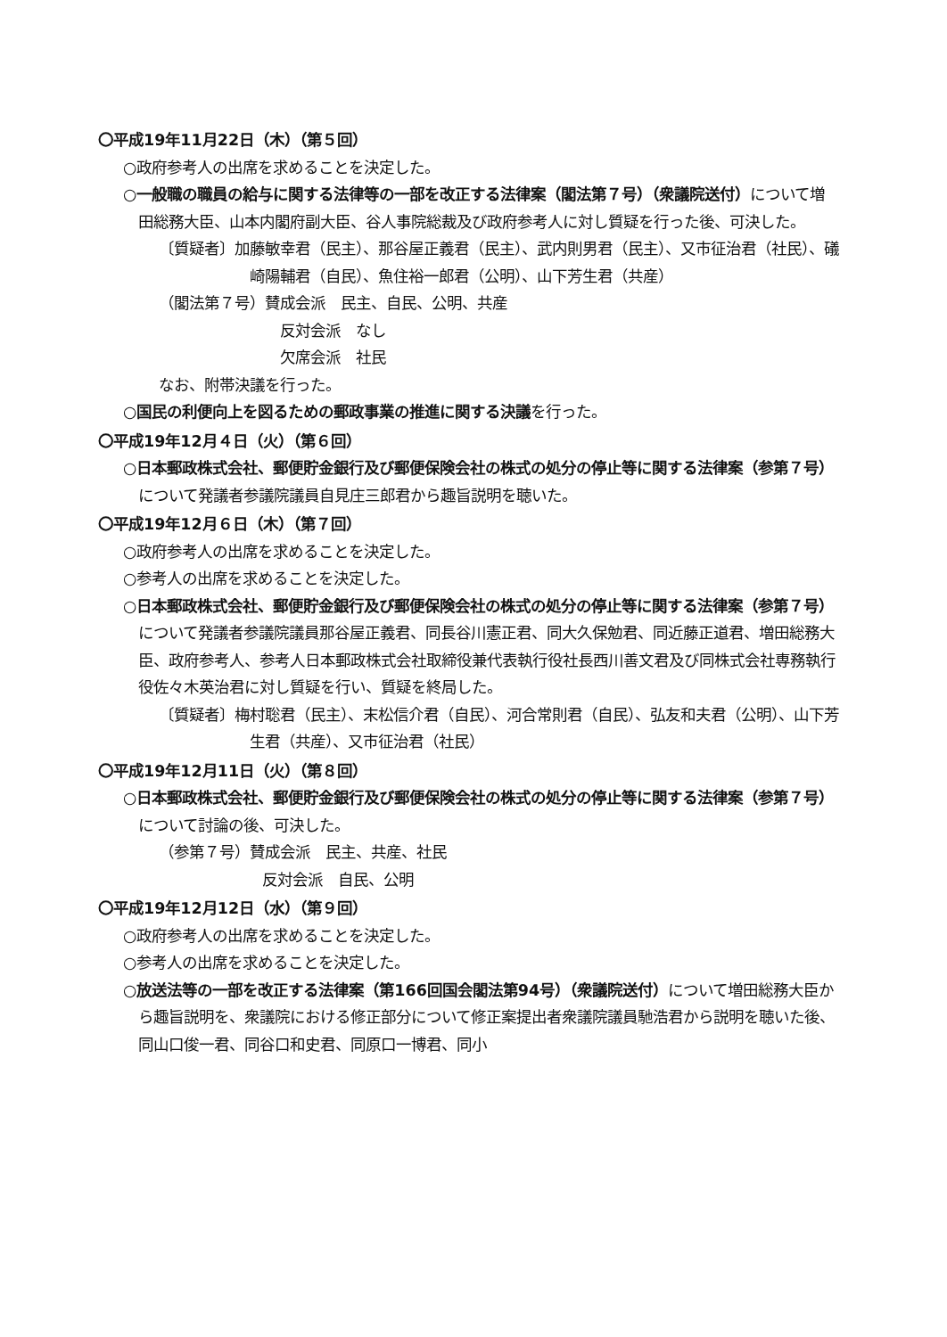〇平成19年11月22日（木）（第５回）
○政府参考人の出席を求めることを決定した。
○一般職の職員の給与に関する法律等の一部を改正する法律案（閣法第７号）（衆議院送付）について増田総務大臣、山本内閣府副大臣、谷人事院総裁及び政府参考人に対し質疑を行った後、可決した。
〔質疑者〕加藤敏幸君（民主）、那谷屋正義君（民主）、武内則男君（民主）、又市征治君（社民）、礒崎陽輔君（自民）、魚住裕一郎君（公明）、山下芳生君（共産）
（閣法第７号）賛成会派　民主、自民、公明、共産
反対会派　なし
欠席会派　社民
なお、附帯決議を行った。
○国民の利便向上を図るための郵政事業の推進に関する決議を行った。
〇平成19年12月４日（火）（第６回）
○日本郵政株式会社、郵便貯金銀行及び郵便保険会社の株式の処分の停止等に関する法律案（参第７号）について発議者参議院議員自見庄三郎君から趣旨説明を聴いた。
〇平成19年12月６日（木）（第７回）
○政府参考人の出席を求めることを決定した。
○参考人の出席を求めることを決定した。
○日本郵政株式会社、郵便貯金銀行及び郵便保険会社の株式の処分の停止等に関する法律案（参第７号）について発議者参議院議員那谷屋正義君、同長谷川憲正君、同大久保勉君、同近藤正道君、増田総務大臣、政府参考人、参考人日本郵政株式会社取締役兼代表執行役社長西川善文君及び同株式会社専務執行役佐々木英治君に対し質疑を行い、質疑を終局した。
〔質疑者〕梅村聡君（民主）、末松信介君（自民）、河合常則君（自民）、弘友和夫君（公明）、山下芳生君（共産）、又市征治君（社民）
〇平成19年12月11日（火）（第８回）
○日本郵政株式会社、郵便貯金銀行及び郵便保険会社の株式の処分の停止等に関する法律案（参第７号）について討論の後、可決した。
（参第７号）賛成会派　民主、共産、社民
反対会派　自民、公明
〇平成19年12月12日（水）（第９回）
○政府参考人の出席を求めることを決定した。
○参考人の出席を求めることを決定した。
○放送法等の一部を改正する法律案（第166回国会閣法第94号）（衆議院送付）について増田総務大臣から趣旨説明を、衆議院における修正部分について修正案提出者衆議院議員馳浩君から説明を聴いた後、同山口俊一君、同谷口和史君、同原口一博君、同小